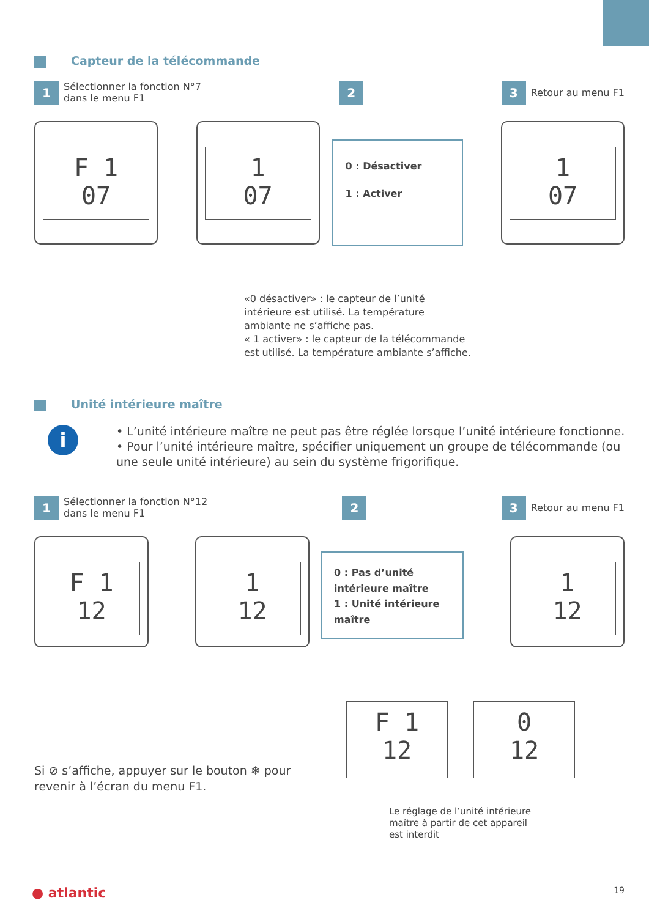Capteur de la télécommande
1 Sélectionner la fonction N°7
dans le menu F1
2 3 Retour au menu F1
F 1
07
1
07
0 : Désactiver
1 : Activer
1
07
«0 désactiver» : le capteur de l’unité
intérieure est utilisé. La température
ambiante ne s’affiche pas.
« 1 activer» : le capteur de la télécommande
est utilisé. La température ambiante s’affiche.
Unité intérieure maître
i
• L’unité intérieure maître ne peut pas être réglée lorsque l’unité intérieure fonctionne.
• Pour l’unité intérieure maître, spécifier uniquement un groupe de télécommande (ou une seule unité intérieure) au sein du système frigorifique.
1 Sélectionner la fonction N°12
dans le menu F1
2 3 Retour au menu F1
F 1
12
1
12
0 : Pas d’unité intérieure maître
1 : Unité intérieure maître
1
12
Si ⊘ s’affiche, appuyer sur le bouton ❄ pour revenir à l’écran du menu F1.
F 1
12
0
12
Le réglage de l’unité intérieure
maître à partir de cet appareil
est interdit
● atlantic 19